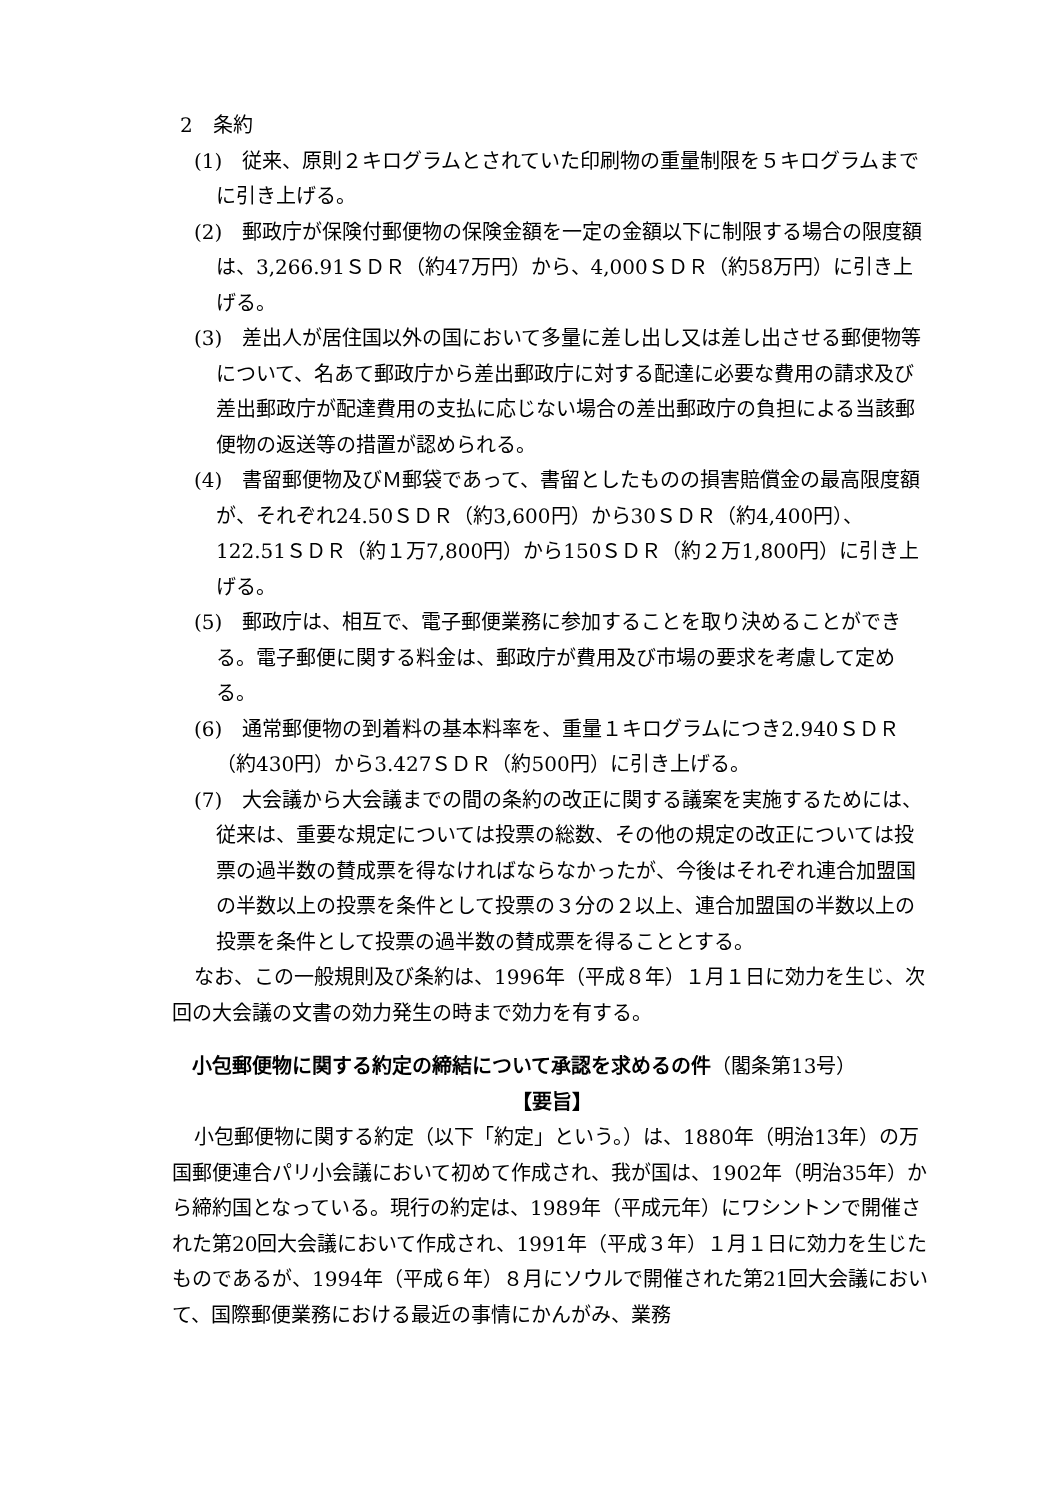2　条約
(1)　従来、原則２キログラムとされていた印刷物の重量制限を５キログラムまでに引き上げる。
(2)　郵政庁が保険付郵便物の保険金額を一定の金額以下に制限する場合の限度額は、3,266.91ＳＤＲ（約47万円）から、4,000ＳＤＲ（約58万円）に引き上げる。
(3)　差出人が居住国以外の国において多量に差し出し又は差し出させる郵便物等について、名あて郵政庁から差出郵政庁に対する配達に必要な費用の請求及び差出郵政庁が配達費用の支払に応じない場合の差出郵政庁の負担による当該郵便物の返送等の措置が認められる。
(4)　書留郵便物及びＭ郵袋であって、書留としたものの損害賠償金の最高限度額が、それぞれ24.50ＳＤＲ（約3,600円）から30ＳＤＲ（約4,400円）、122.51ＳＤＲ（約１万7,800円）から150ＳＤＲ（約２万1,800円）に引き上げる。
(5)　郵政庁は、相互で、電子郵便業務に参加することを取り決めることができる。電子郵便に関する料金は、郵政庁が費用及び市場の要求を考慮して定める。
(6)　通常郵便物の到着料の基本料率を、重量１キログラムにつき2.940ＳＤＲ（約430円）から3.427ＳＤＲ（約500円）に引き上げる。
(7)　大会議から大会議までの間の条約の改正に関する議案を実施するためには、従来は、重要な規定については投票の総数、その他の規定の改正については投票の過半数の賛成票を得なければならなかったが、今後はそれぞれ連合加盟国の半数以上の投票を条件として投票の３分の２以上、連合加盟国の半数以上の投票を条件として投票の過半数の賛成票を得ることとする。
なお、この一般規則及び条約は、1996年（平成８年）１月１日に効力を生じ、次回の大会議の文書の効力発生の時まで効力を有する。
小包郵便物に関する約定の締結について承認を求めるの件（閣条第13号）
【要旨】
小包郵便物に関する約定（以下「約定」という。）は、1880年（明治13年）の万国郵便連合パリ小会議において初めて作成され、我が国は、1902年（明治35年）から締約国となっている。現行の約定は、1989年（平成元年）にワシントンで開催された第20回大会議において作成され、1991年（平成３年）１月１日に効力を生じたものであるが、1994年（平成６年）８月にソウルで開催された第21回大会議において、国際郵便業務における最近の事情にかんがみ、業務